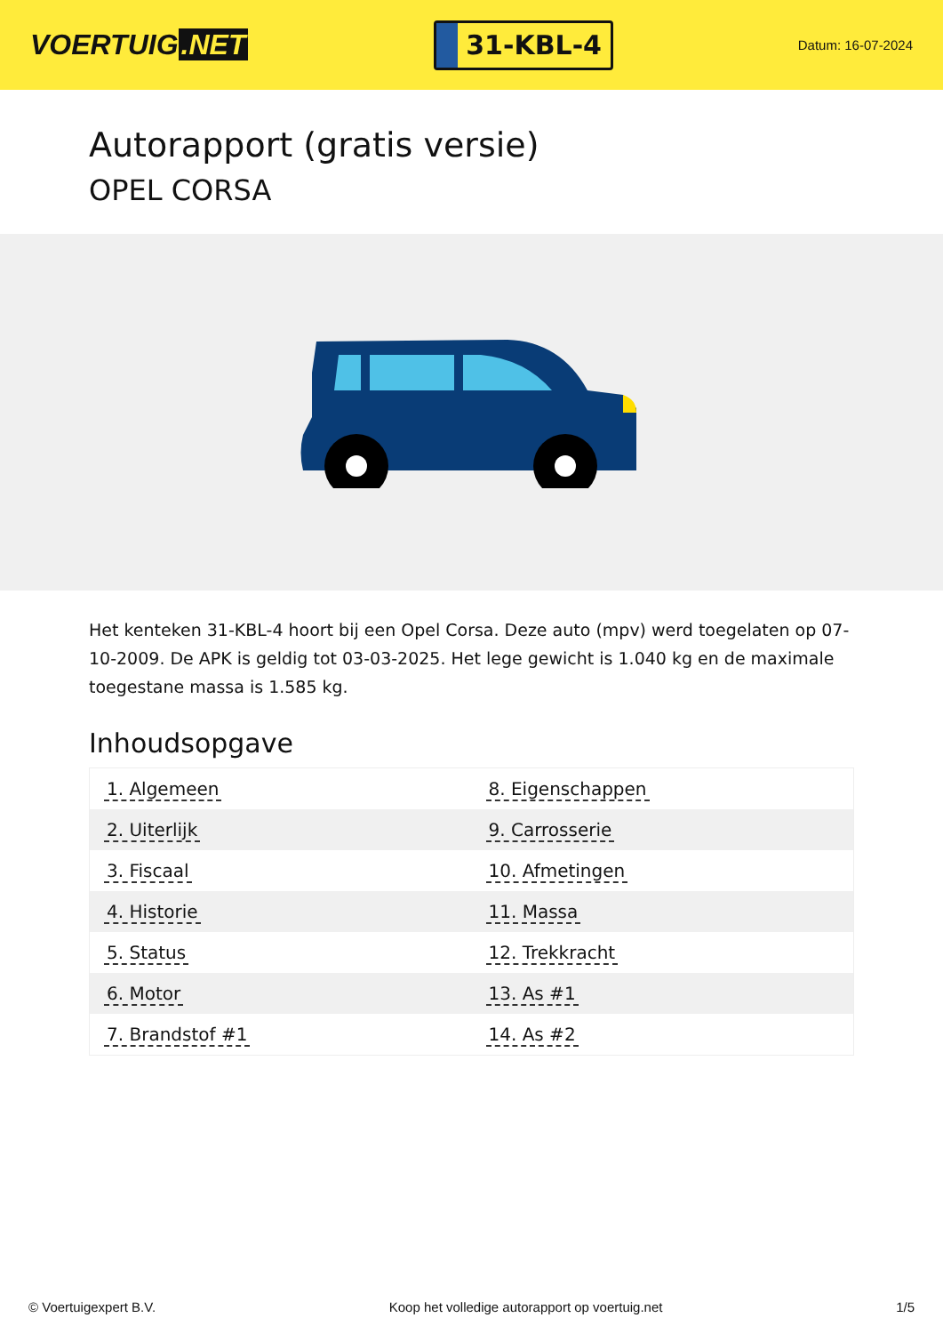VOERTUIG.NET
31-KBL-4
Datum: 16-07-2024
Autorapport (gratis versie)
OPEL CORSA
Het kenteken 31-KBL-4 hoort bij een Opel Corsa. Deze auto (mpv) werd toegelaten op 07-10-2009. De APK is geldig tot 03-03-2025. Het lege gewicht is 1.040 kg en de maximale toegestane massa is 1.585 kg.
Inhoudsopgave
| 1. Algemeen | 8. Eigenschappen |
| 2. Uiterlijk | 9. Carrosserie |
| 3. Fiscaal | 10. Afmetingen |
| 4. Historie | 11. Massa |
| 5. Status | 12. Trekkracht |
| 6. Motor | 13. As #1 |
| 7. Brandstof #1 | 14. As #2 |
© Voertuigexpert B.V. Koop het volledige autorapport op voertuig.net 1/5